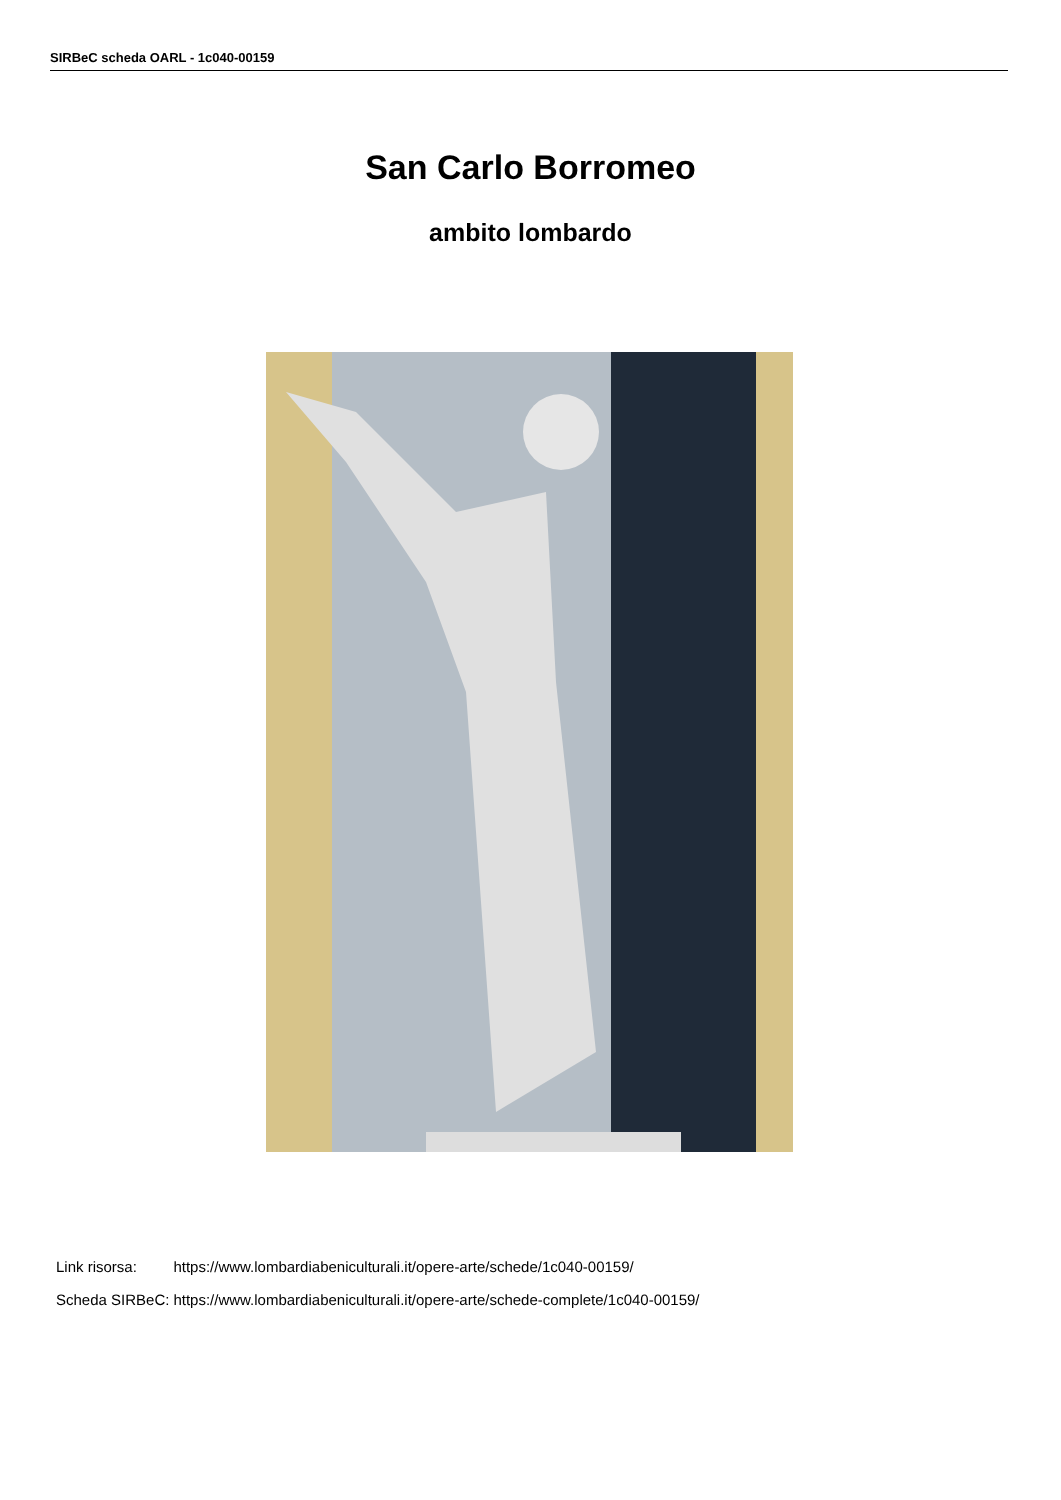SIRBeC scheda OARL - 1c040-00159
San Carlo Borromeo
ambito lombardo
| Link risorsa: | https://www.lombardiabeniculturali.it/opere-arte/schede/1c040-00159/ |
| Scheda SIRBeC: | https://www.lombardiabeniculturali.it/opere-arte/schede-complete/1c040-00159/ |